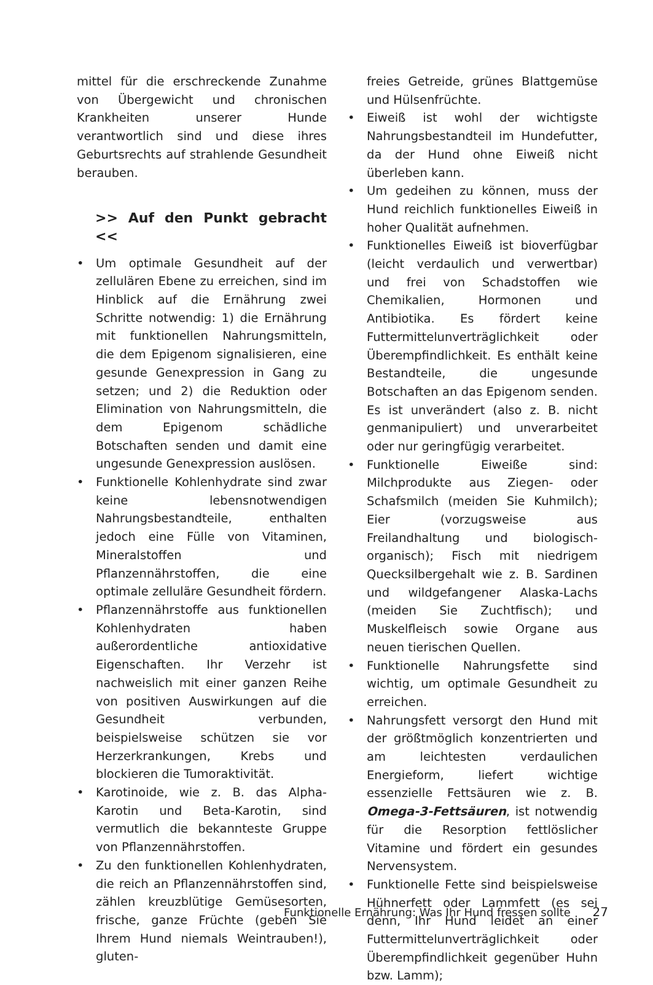mittel für die erschreckende Zunahme von Übergewicht und chronischen Krankheiten unserer Hunde verantwortlich sind und diese ihres Geburtsrechts auf strahlende Gesundheit berauben.
>> Auf den Punkt gebracht <<
• Um optimale Gesundheit auf der zellulären Ebene zu erreichen, sind im Hinblick auf die Ernährung zwei Schritte notwendig: 1) die Ernährung mit funktionellen Nahrungsmitteln, die dem Epigenom signalisieren, eine gesunde Genexpression in Gang zu setzen; und 2) die Reduktion oder Elimination von Nahrungsmitteln, die dem Epigenom schädliche Botschaften senden und damit eine ungesunde Genexpression auslösen.
• Funktionelle Kohlenhydrate sind zwar keine lebensnotwendigen Nahrungsbestandteile, enthalten jedoch eine Fülle von Vitaminen, Mineralstoffen und Pflanzennährstoffen, die eine optimale zelluläre Gesundheit fördern.
• Pflanzennährstoffe aus funktionellen Kohlenhydraten haben außerordentliche antioxidative Eigenschaften. Ihr Verzehr ist nachweislich mit einer ganzen Reihe von positiven Auswirkungen auf die Gesundheit verbunden, beispielsweise schützen sie vor Herzerkrankungen, Krebs und blockieren die Tumoraktivität.
• Karotinoide, wie z. B. das Alpha-Karotin und Beta-Karotin, sind vermutlich die bekannteste Gruppe von Pflanzennährstoffen.
• Zu den funktionellen Kohlenhydraten, die reich an Pflanzennährstoffen sind, zählen kreuzblütige Gemüsesorten, frische, ganze Früchte (geben Sie Ihrem Hund niemals Weintrauben!), gluten-
freies Getreide, grünes Blattgemüse und Hülsenfrüchte.
• Eiweiß ist wohl der wichtigste Nahrungsbestandteil im Hundefutter, da der Hund ohne Eiweiß nicht überleben kann.
• Um gedeihen zu können, muss der Hund reichlich funktionelles Eiweiß in hoher Qualität aufnehmen.
• Funktionelles Eiweiß ist bioverfügbar (leicht verdaulich und verwertbar) und frei von Schadstoffen wie Chemikalien, Hormonen und Antibiotika. Es fördert keine Futtermittelunverträglichkeit oder Überempfindlichkeit. Es enthält keine Bestandteile, die ungesunde Botschaften an das Epigenom senden. Es ist unverändert (also z. B. nicht genmanipuliert) und unverarbeitet oder nur geringfügig verarbeitet.
• Funktionelle Eiweiße sind: Milchprodukte aus Ziegen- oder Schafsmilch (meiden Sie Kuhmilch); Eier (vorzugsweise aus Freilandhaltung und biologisch-organisch); Fisch mit niedrigem Quecksilbergehalt wie z. B. Sardinen und wildgefangener Alaska-Lachs (meiden Sie Zuchtfisch); und Muskelfleisch sowie Organe aus neuen tierischen Quellen.
• Funktionelle Nahrungsfette sind wichtig, um optimale Gesundheit zu erreichen.
• Nahrungsfett versorgt den Hund mit der größtmöglich konzentrierten und am leichtesten verdaulichen Energieform, liefert wichtige essenzielle Fettsäuren wie z. B. Omega-3-Fettsäuren, ist notwendig für die Resorption fettlöslicher Vitamine und fördert ein gesundes Nervensystem.
• Funktionelle Fette sind beispielsweise Hühnerfett oder Lammfett (es sei denn, Ihr Hund leidet an einer Futtermittelunverträglichkeit oder Überempfindlichkeit gegenüber Huhn bzw. Lamm);
Funktionelle Ernährung: Was Ihr Hund fressen sollte 27